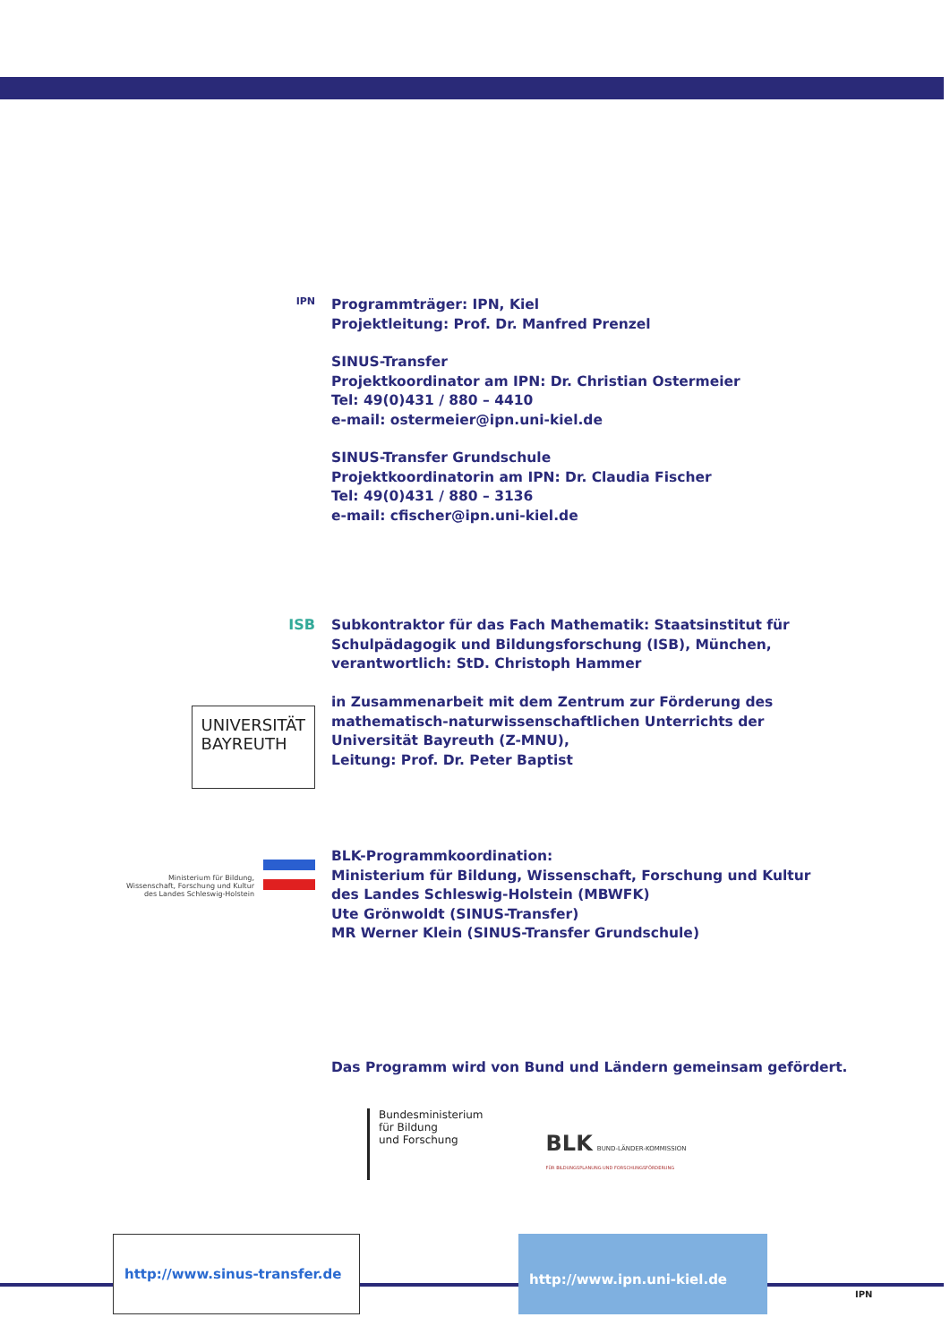IPN
Programmträger: IPN, Kiel
Projektleitung: Prof. Dr. Manfred Prenzel
SINUS-Transfer
Projektkoordinator am IPN: Dr. Christian Ostermeier
Tel: 49(0)431 / 880 – 4410
e-mail: ostermeier@ipn.uni-kiel.de
SINUS-Transfer Grundschule
Projektkoordinatorin am IPN: Dr. Claudia Fischer
Tel: 49(0)431 / 880 – 3136
e-mail: cfischer@ipn.uni-kiel.de
ISB
Subkontraktor für das Fach Mathematik: Staatsinstitut für
Schulpädagogik und Bildungsforschung (ISB), München,
verantwortlich: StD. Christoph Hammer
UNIVERSITÄT
BAYREUTH
in Zusammenarbeit mit dem Zentrum zur Förderung des
mathematisch-naturwissenschaftlichen Unterrichts der
Universität Bayreuth (Z-MNU),
Leitung: Prof. Dr. Peter Baptist
Ministerium für Bildung,
Wissenschaft, Forschung und Kultur
des Landes Schleswig-Holstein
BLK-Programmkoordination:
Ministerium für Bildung, Wissenschaft, Forschung und Kultur
des Landes Schleswig-Holstein (MBWFK)
Ute Grönwoldt (SINUS-Transfer)
MR Werner Klein (SINUS-Transfer Grundschule)
Das Programm wird von Bund und Ländern gemeinsam gefördert.
Bundesministerium
für Bildung
und Forschung
BLK BUND-LÄNDER-KOMMISSION
FÜR BILDUNGSPLANUNG UND FORSCHUNGSFÖRDERUNG
http://www.sinus-transfer.de http://www.ipn.uni-kiel.de
IPN